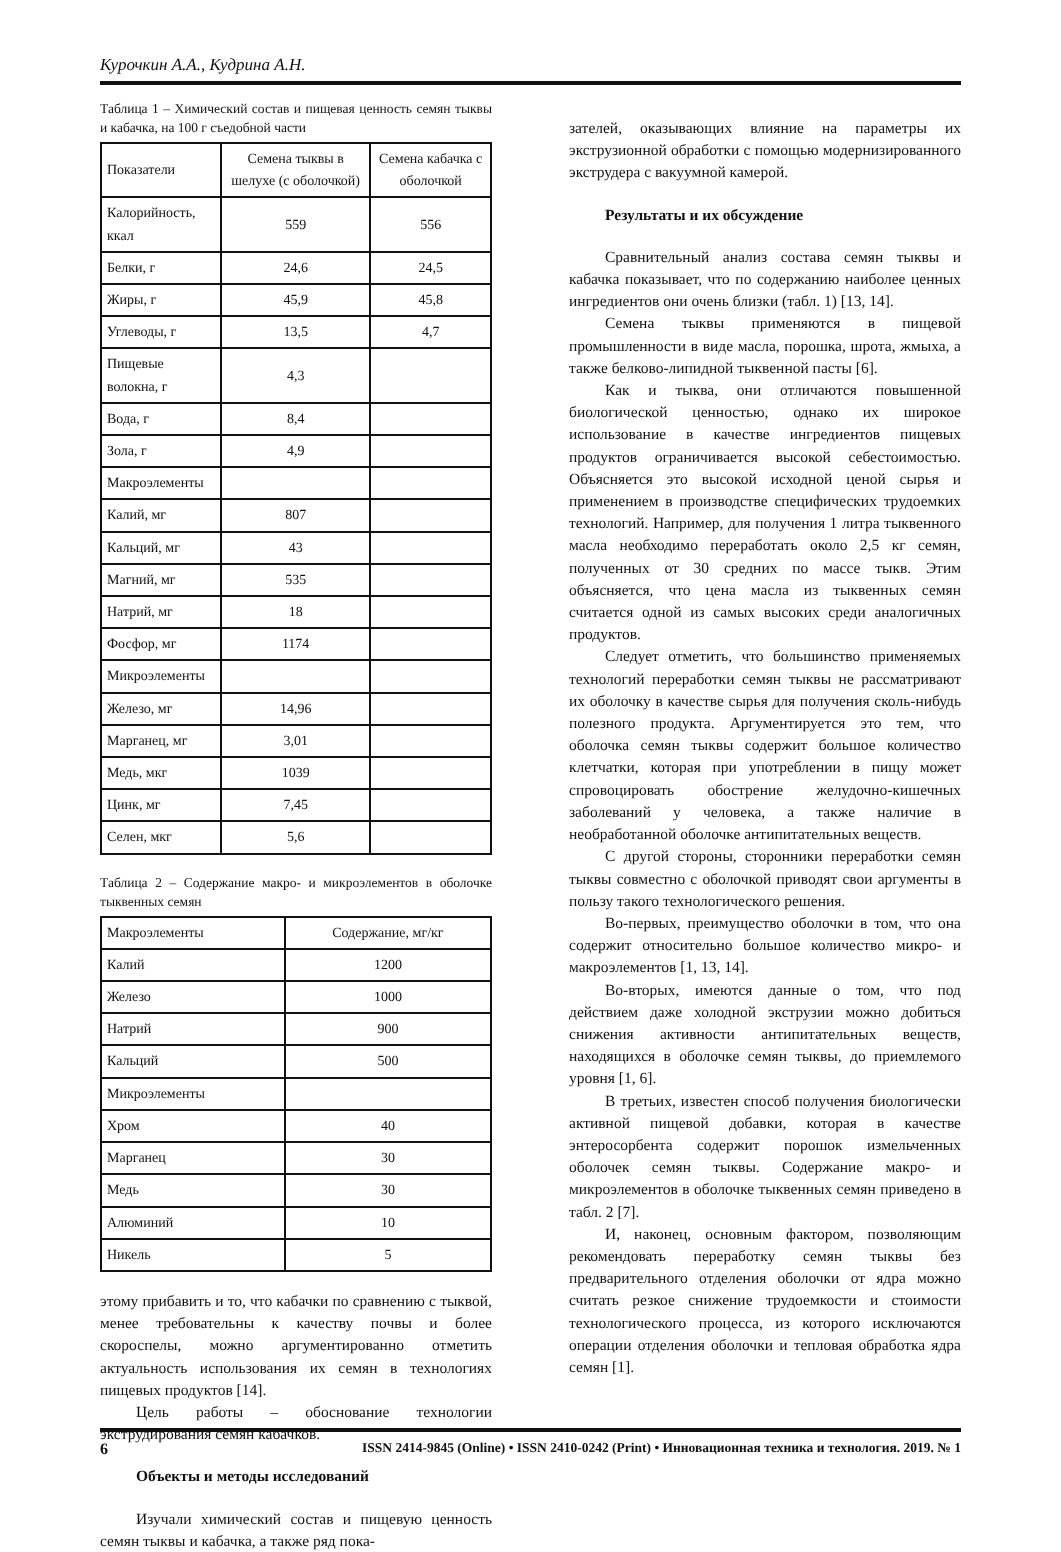Курочкин А.А., Кудрина А.Н.
Таблица 1 – Химический состав и пищевая ценность семян тыквы и кабачка, на 100 г съедобной части
| Показатели | Семена тыквы в шелухе (с оболочкой) | Семена кабачка с оболочкой |
| --- | --- | --- |
| Калорийность, ккал | 559 | 556 |
| Белки, г | 24,6 | 24,5 |
| Жиры, г | 45,9 | 45,8 |
| Углеводы, г | 13,5 | 4,7 |
| Пищевые волокна, г | 4,3 | |
| Вода, г | 8,4 | |
| Зола, г | 4,9 | |
| Макроэлементы | | |
| Калий, мг | 807 | |
| Кальций, мг | 43 | |
| Магний, мг | 535 | |
| Натрий, мг | 18 | |
| Фосфор, мг | 1174 | |
| Микроэлементы | | |
| Железо, мг | 14,96 | |
| Марганец, мг | 3,01 | |
| Медь, мкг | 1039 | |
| Цинк, мг | 7,45 | |
| Селен, мкг | 5,6 | |
Таблица 2 – Содержание макро- и микроэлементов в оболочке тыквенных семян
| Макроэлементы | Содержание, мг/кг |
| Калий | 1200 |
| Железо | 1000 |
| Натрий | 900 |
| Кальций | 500 |
| Микроэлементы | |
| Хром | 40 |
| Марганец | 30 |
| Медь | 30 |
| Алюминий | 10 |
| Никель | 5 |
этому прибавить и то, что кабачки по сравнению с тыквой, менее требовательны к качеству почвы и более скороспелы, можно аргументированно отметить актуальность использования их семян в технологиях пищевых продуктов [14].
Цель работы – обоснование технологии экструдирования семян кабачков.
Объекты и методы исследований
Изучали химический состав и пищевую ценность семян тыквы и кабачка, а также ряд пока-
зателей, оказывающих влияние на параметры их экструзионной обработки с помощью модернизированного экструдера с вакуумной камерой.
Результаты и их обсуждение
Сравнительный анализ состава семян тыквы и кабачка показывает, что по содержанию наиболее ценных ингредиентов они очень близки (табл. 1) [13, 14].
Семена тыквы применяются в пищевой промышленности в виде масла, порошка, шрота, жмыха, а также белково-липидной тыквенной пасты [6].
Как и тыква, они отличаются повышенной биологической ценностью, однако их широкое использование в качестве ингредиентов пищевых продуктов ограничивается высокой себестоимостью. Объясняется это высокой исходной ценой сырья и применением в производстве специфических трудоемких технологий. Например, для получения 1 литра тыквенного масла необходимо переработать около 2,5 кг семян, полученных от 30 средних по массе тыкв. Этим объясняется, что цена масла из тыквенных семян считается одной из самых высоких среди аналогичных продуктов.
Следует отметить, что большинство применяемых технологий переработки семян тыквы не рассматривают их оболочку в качестве сырья для получения сколь-нибудь полезного продукта. Аргументируется это тем, что оболочка семян тыквы содержит большое количество клетчатки, которая при употреблении в пищу может спровоцировать обострение желудочно-кишечных заболеваний у человека, а также наличие в необработанной оболочке антипитательных веществ.
С другой стороны, сторонники переработки семян тыквы совместно с оболочкой приводят свои аргументы в пользу такого технологического решения.
Во-первых, преимущество оболочки в том, что она содержит относительно большое количество микро- и макроэлементов [1, 13, 14].
Во-вторых, имеются данные о том, что под действием даже холодной экструзии можно добиться снижения активности антипитательных веществ, находящихся в оболочке семян тыквы, до приемлемого уровня [1, 6].
В третьих, известен способ получения биологически активной пищевой добавки, которая в качестве энтеросорбента содержит порошок измельченных оболочек семян тыквы. Содержание макро- и микроэлементов в оболочке тыквенных семян приведено в табл. 2 [7].
И, наконец, основным фактором, позволяющим рекомендовать переработку семян тыквы без предварительного отделения оболочки от ядра можно считать резкое снижение трудоемкости и стоимости технологического процесса, из которого исключаются операции отделения оболочки и тепловая обработка ядра семян [1].
6 ISSN 2414-9845 (Online) • ISSN 2410-0242 (Print) • Инновационная техника и технология. 2019. № 1